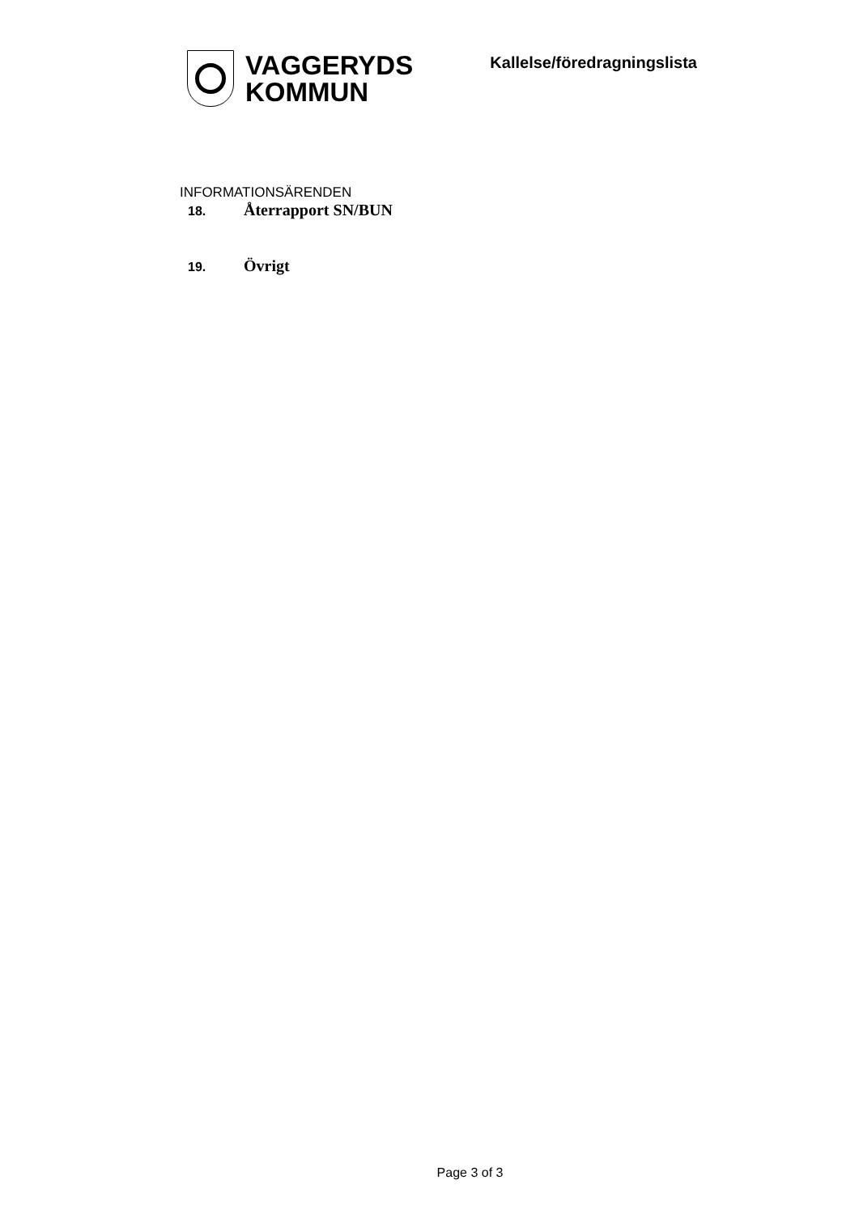VAGGERYDS
KOMMUN
Kallelse/föredragningslista
INFORMATIONSÄRENDEN
18. Återrapport SN/BUN
19. Övrigt
Page 3 of 3